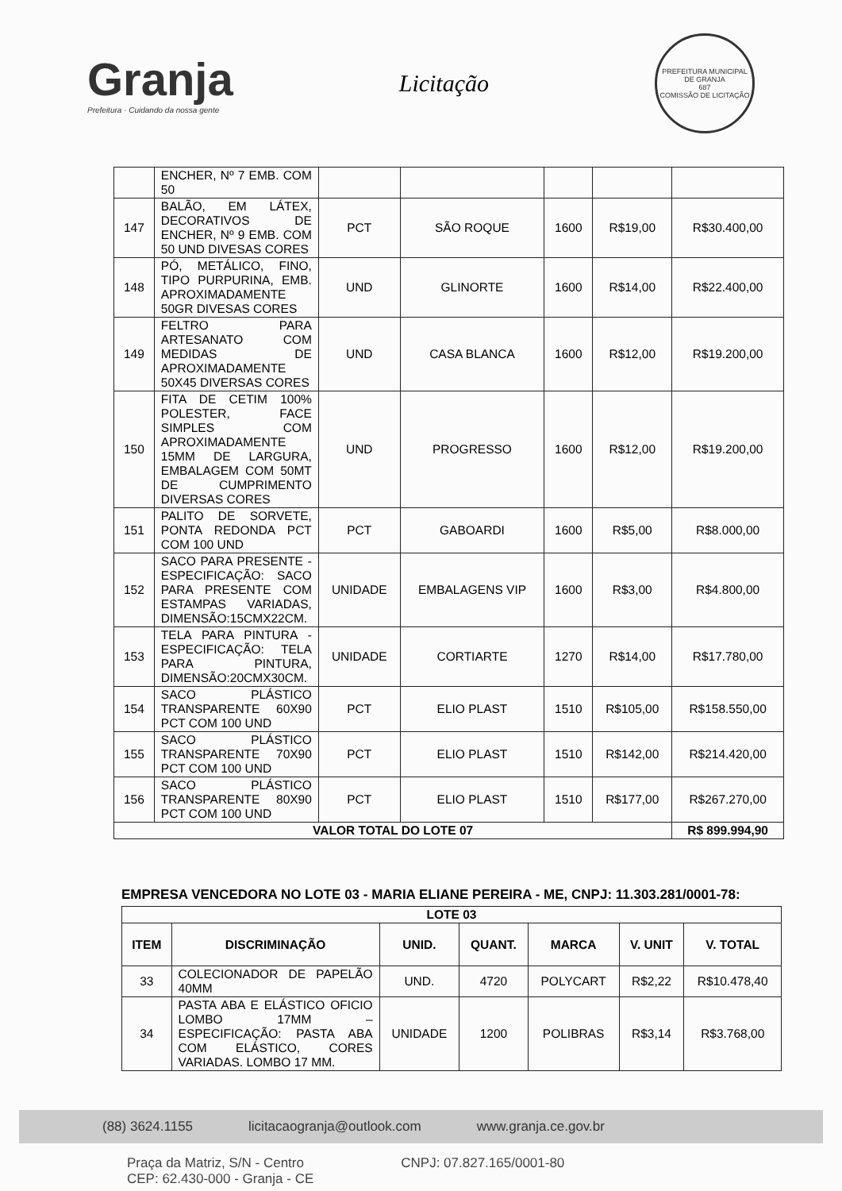Granja
Prefeitura · Cuidando da nossa gente
Licitação
PREFEITURA MUNICIPAL DE GRANJA
687
COMISSÃO DE LICITAÇÃO
| | ENCHER, Nº 7 EMB. COM 50 | | | | | |
| 147 | BALÃO, EM LÁTEX, DECORATIVOS DE ENCHER, Nº 9 EMB. COM 50 UND DIVESAS CORES | PCT | SÃO ROQUE | 1600 | R$19,00 | R$30.400,00 |
| 148 | PÓ, METÁLICO, FINO, TIPO PURPURINA, EMB. APROXIMADAMENTE 50GR DIVESAS CORES | UND | GLINORTE | 1600 | R$14,00 | R$22.400,00 |
| 149 | FELTRO PARA ARTESANATO COM MEDIDAS DE APROXIMADAMENTE 50X45 DIVERSAS CORES | UND | CASA BLANCA | 1600 | R$12,00 | R$19.200,00 |
| 150 | FITA DE CETIM 100% POLESTER, FACE SIMPLES COM APROXIMADAMENTE 15MM DE LARGURA, EMBALAGEM COM 50MT DE CUMPRIMENTO DIVERSAS CORES | UND | PROGRESSO | 1600 | R$12,00 | R$19.200,00 |
| 151 | PALITO DE SORVETE, PONTA REDONDA PCT COM 100 UND | PCT | GABOARDI | 1600 | R$5,00 | R$8.000,00 |
| 152 | SACO PARA PRESENTE - ESPECIFICAÇÃO: SACO PARA PRESENTE COM ESTAMPAS VARIADAS, DIMENSÃO:15CMX22CM. | UNIDADE | EMBALAGENS VIP | 1600 | R$3,00 | R$4.800,00 |
| 153 | TELA PARA PINTURA - ESPECIFICAÇÃO: TELA PARA PINTURA, DIMENSÃO:20CMX30CM. | UNIDADE | CORTIARTE | 1270 | R$14,00 | R$17.780,00 |
| 154 | SACO PLÁSTICO TRANSPARENTE 60X90 PCT COM 100 UND | PCT | ELIO PLAST | 1510 | R$105,00 | R$158.550,00 |
| 155 | SACO PLÁSTICO TRANSPARENTE 70X90 PCT COM 100 UND | PCT | ELIO PLAST | 1510 | R$142,00 | R$214.420,00 |
| 156 | SACO PLÁSTICO TRANSPARENTE 80X90 PCT COM 100 UND | PCT | ELIO PLAST | 1510 | R$177,00 | R$267.270,00 |
| VALOR TOTAL DO LOTE 07 | | | | | | R$ 899.994,90 |
EMPRESA VENCEDORA NO LOTE 03 - MARIA ELIANE PEREIRA - ME, CNPJ: 11.303.281/0001-78:
| LOTE 03 | | | | | | |
| --- | --- | --- | --- | --- | --- | --- |
| ITEM | DISCRIMINAÇÃO | UNID. | QUANT. | MARCA | V. UNIT | V. TOTAL |
| 33 | COLECIONADOR DE PAPELÃO 40MM | UND. | 4720 | POLYCART | R$2,22 | R$10.478,40 |
| 34 | PASTA ABA E ELÁSTICO OFICIO LOMBO 17MM – ESPECIFICAÇÃO: PASTA ABA COM ELÁSTICO, CORES VARIADAS. LOMBO 17 MM. | UNIDADE | 1200 | POLIBRAS | R$3,14 | R$3.768,00 |
(88) 3624.1155 licitacaogranja@outlook.com www.granja.ce.gov.br
Praça da Matriz, S/N - Centro
CEP: 62.430-000 - Granja - CE
CNPJ: 07.827.165/0001-80